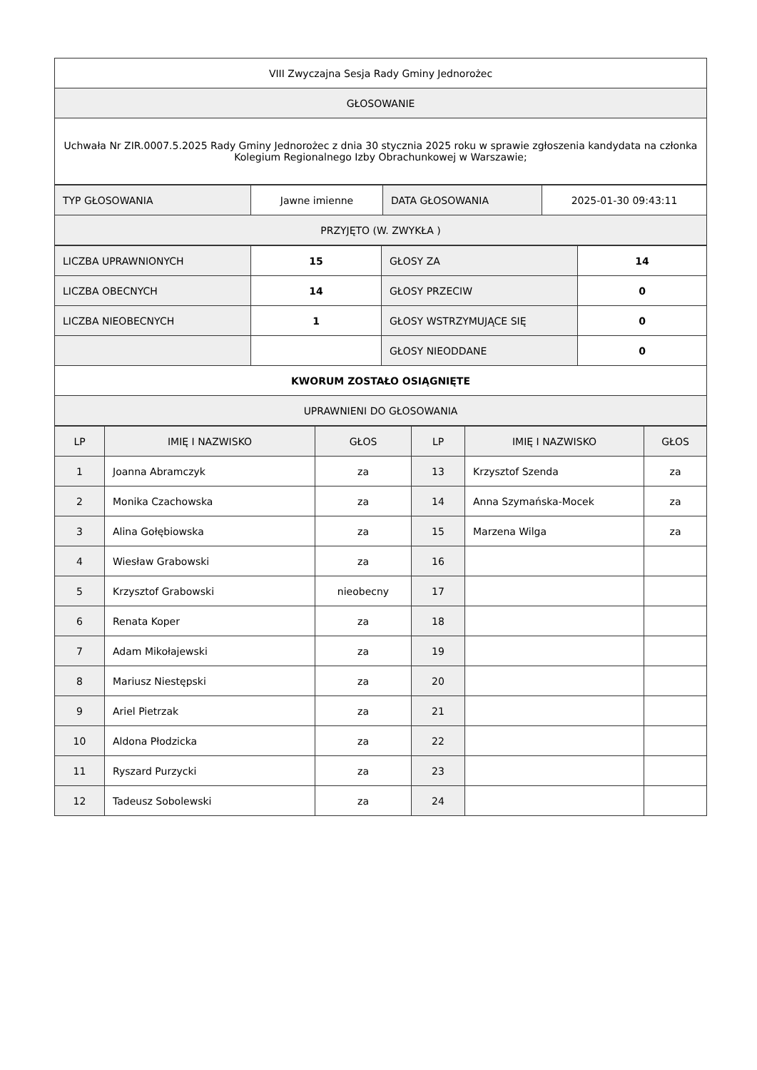| VIII Zwyczajna Sesja Rady Gminy Jednorożec |
| GŁOSOWANIE |
| Uchwała Nr ZIR.0007.5.2025 Rady Gminy Jednorożec z dnia 30 stycznia 2025 roku w sprawie zgłoszenia kandydata na członka Kolegium Regionalnego Izby Obrachunkowej w Warszawie; |
| TYP GŁOSOWANIA | Jawne imienne | DATA GŁOSOWANIA | 2025-01-30 09:43:11 |
| PRZYJĘTO (W. ZWYKŁA ) | | | |
| LICZBA UPRAWNIONYCH | 15 | GŁOSY ZA | 14 |
| LICZBA OBECNYCH | 14 | GŁOSY PRZECIW | 0 |
| LICZBA NIEOBECNYCH | 1 | GŁOSY WSTRZYMUJĄCE SIĘ | 0 |
| | | GŁOSY NIEODDANE | 0 |
| KWORUM ZOSTAŁO OSIĄGNIĘTE | | | |
| UPRAWNIENI DO GŁOSOWANIA | | | |
| LP | IMIĘ I NAZWISKO | GŁOS | LP | IMIĘ I NAZWISKO | GŁOS |
| --- | --- | --- | --- | --- | --- |
| 1 | Joanna Abramczyk | za | 13 | Krzysztof Szenda | za |
| 2 | Monika Czachowska | za | 14 | Anna Szymańska-Mocek | za |
| 3 | Alina Gołębiowska | za | 15 | Marzena Wilga | za |
| 4 | Wiesław Grabowski | za | 16 | | |
| 5 | Krzysztof Grabowski | nieobecny | 17 | | |
| 6 | Renata Koper | za | 18 | | |
| 7 | Adam Mikołajewski | za | 19 | | |
| 8 | Mariusz Niestępski | za | 20 | | |
| 9 | Ariel Pietrzak | za | 21 | | |
| 10 | Aldona Płodzicka | za | 22 | | |
| 11 | Ryszard Purzycki | za | 23 | | |
| 12 | Tadeusz Sobolewski | za | 24 | | |